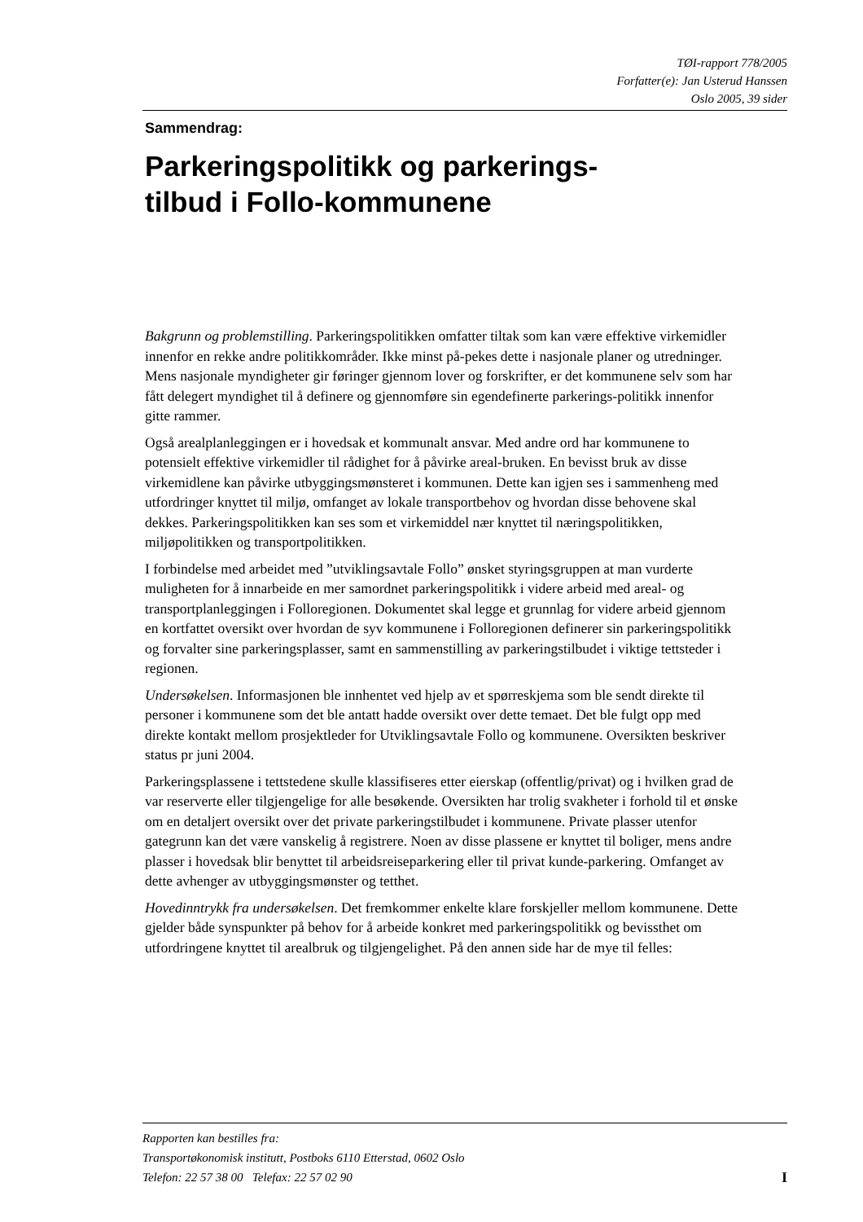TØI-rapport 778/2005
Forfatter(e): Jan Usterud Hanssen
Oslo 2005, 39 sider
Sammendrag:
Parkeringspolitikk og parkerings-
tilbud i Follo-kommunene
Bakgrunn og problemstilling. Parkeringspolitikken omfatter tiltak som kan være effektive virkemidler innenfor en rekke andre politikkområder. Ikke minst på-pekes dette i nasjonale planer og utredninger. Mens nasjonale myndigheter gir føringer gjennom lover og forskrifter, er det kommunene selv som har fått delegert myndighet til å definere og gjennomføre sin egendefinerte parkerings-politikk innenfor gitte rammer.
Også arealplanleggingen er i hovedsak et kommunalt ansvar. Med andre ord har kommunene to potensielt effektive virkemidler til rådighet for å påvirke areal-bruken. En bevisst bruk av disse virkemidlene kan påvirke utbyggingsmønsteret i kommunen. Dette kan igjen ses i sammenheng med utfordringer knyttet til miljø, omfanget av lokale transportbehov og hvordan disse behovene skal dekkes. Parkeringspolitikken kan ses som et virkemiddel nær knyttet til næringspolitikken, miljøpolitikken og transportpolitikken.
I forbindelse med arbeidet med ”utviklingsavtale Follo” ønsket styringsgruppen at man vurderte muligheten for å innarbeide en mer samordnet parkeringspolitikk i videre arbeid med areal- og transportplanleggingen i Folloregionen. Dokumentet skal legge et grunnlag for videre arbeid gjennom en kortfattet oversikt over hvordan de syv kommunene i Folloregionen definerer sin parkeringspolitikk og forvalter sine parkeringsplasser, samt en sammenstilling av parkeringstilbudet i viktige tettsteder i regionen.
Undersøkelsen. Informasjonen ble innhentet ved hjelp av et spørreskjema som ble sendt direkte til personer i kommunene som det ble antatt hadde oversikt over dette temaet. Det ble fulgt opp med direkte kontakt mellom prosjektleder for Utviklingsavtale Follo og kommunene. Oversikten beskriver status pr juni 2004.
Parkeringsplassene i tettstedene skulle klassifiseres etter eierskap (offentlig/privat) og i hvilken grad de var reserverte eller tilgjengelige for alle besøkende. Oversikten har trolig svakheter i forhold til et ønske om en detaljert oversikt over det private parkeringstilbudet i kommunene. Private plasser utenfor gategrunn kan det være vanskelig å registrere. Noen av disse plassene er knyttet til boliger, mens andre plasser i hovedsak blir benyttet til arbeidsreiseparkering eller til privat kunde-parkering. Omfanget av dette avhenger av utbyggingsmønster og tetthet.
Hovedinntrykk fra undersøkelsen. Det fremkommer enkelte klare forskjeller mellom kommunene. Dette gjelder både synspunkter på behov for å arbeide konkret med parkeringspolitikk og bevissthet om utfordringene knyttet til arealbruk og tilgjengelighet. På den annen side har de mye til felles:
Rapporten kan bestilles fra:
Transportøkonomisk institutt, Postboks 6110 Etterstad, 0602 Oslo
ITelefon: 22 57 38 00 Telefax: 22 57 02 90